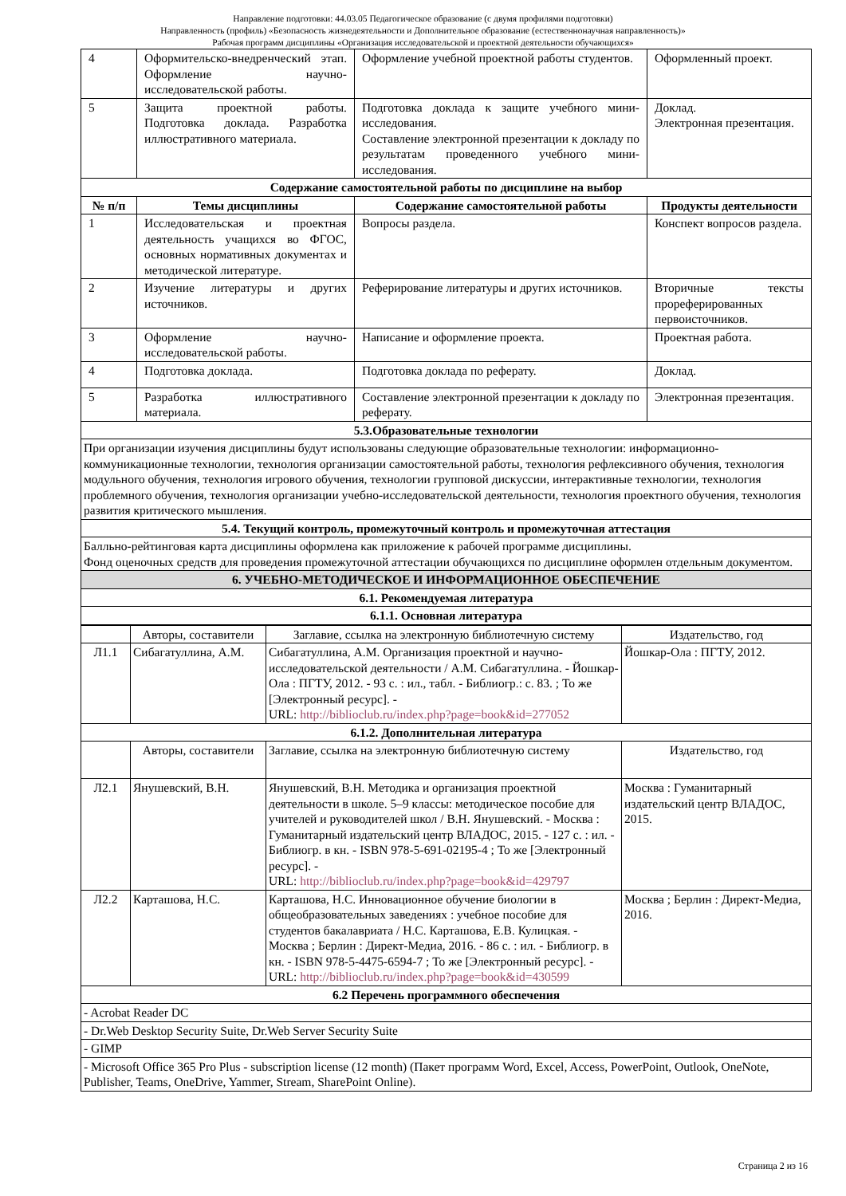Направление подготовки: 44.03.05 Педагогическое образование (с двумя профилями подготовки)
Направленность (профиль) «Безопасность жизнедеятельности и Дополнительное образование (естественнонаучная направленность)»
Рабочая программ дисциплины «Организация исследовательской и проектной деятельности обучающихся»
| 4 | Оформительско-внедренческий этап. Оформление научно-исследовательской работы. | Оформление учебной проектной работы студентов. | Оформленный проект. |
| 5 | Защита проектной работы. Подготовка доклада. Разработка иллюстративного материала. | Подготовка доклада к защите учебного мини-исследования. Составление электронной презентации к докладу по результатам проведенного учебного мини-исследования. | Доклад. Электронная презентация. |
| Содержание самостоятельной работы по дисциплине на выбор | | | |
| № п/п | Темы дисциплины | Содержание самостоятельной работы | Продукты деятельности |
| 1 | Исследовательская и проектная деятельность учащихся во ФГОС, основных нормативных документах и методической литературе. | Вопросы раздела. | Конспект вопросов раздела. |
| 2 | Изучение литературы и других источников. | Реферирование литературы и других источников. | Вторичные тексты прореферированных первоисточников. |
| 3 | Оформление научно-исследовательской работы. | Написание и оформление проекта. | Проектная работа. |
| 4 | Подготовка доклада. | Подготовка доклада по реферату. | Доклад. |
| 5 | Разработка иллюстративного материала. | Составление электронной презентации к докладу по реферату. | Электронная презентация. |
| 5.3.Образовательные технологии | | | |
| При организации изучения дисциплины будут использованы следующие образовательные технологии: информационно-коммуникационные технологии, технология организации самостоятельной работы, технология рефлексивного обучения, технология модульного обучения, технология игрового обучения, технологии групповой дискуссии, интерактивные технологии, технология проблемного обучения, технология организации учебно-исследовательской деятельности, технология проектного обучения, технология развития критического мышления. | | | |
| 5.4. Текущий контроль, промежуточный контроль и промежуточная аттестация | | | |
| Балльно-рейтинговая карта дисциплины оформлена как приложение к рабочей программе дисциплины. Фонд оценочных средств для проведения промежуточной аттестации обучающихся по дисциплине оформлен отдельным документом. | | | |
| 6. УЧЕБНО-МЕТОДИЧЕСКОЕ И ИНФОРМАЦИОННОЕ ОБЕСПЕЧЕНИЕ | | | |
| 6.1. Рекомендуемая литература | | | |
| 6.1.1. Основная литература | | | |
| | Авторы, составители | Заглавие, ссылка на электронную библиотечную систему | Издательство, год |
| Л1.1 | Сибагатуллина, А.М. | Сибагатуллина, А.М. Организация проектной и научно-исследовательской деятельности / А.М. Сибагатуллина. - Йошкар-Ола : ПГТУ, 2012. - 93 с. : ил., табл. - Библиогр.: с. 83. ; То же [Электронный ресурс]. - URL: http://biblioclub.ru/index.php?page=book&id=277052 | Йошкар-Ола : ПГТУ, 2012. |
| 6.1.2. Дополнительная литература | | | |
| | Авторы, составители | Заглавие, ссылка на электронную библиотечную систему | Издательство, год |
| Л2.1 | Янушевский, В.Н. | Янушевский, В.Н. Методика и организация проектной деятельности в школе. 5–9 классы: методическое пособие для учителей и руководителей школ / В.Н. Янушевский. - Москва : Гуманитарный издательский центр ВЛАДОС, 2015. - 127 с. : ил. - Библиогр. в кн. - ISBN 978-5-691-02195-4 ; То же [Электронный ресурс]. - URL: http://biblioclub.ru/index.php?page=book&id=429797 | Москва : Гуманитарный издательский центр ВЛАДОС, 2015. |
| Л2.2 | Карташова, Н.С. | Карташова, Н.С. Инновационное обучение биологии в общеобразовательных заведениях : учебное пособие для студентов бакалавриата / Н.С. Карташова, Е.В. Кулицкая. - Москва ; Берлин : Директ-Медиа, 2016. - 86 с. : ил. - Библиогр. в кн. - ISBN 978-5-4475-6594-7 ; То же [Электронный ресурс]. - URL: http://biblioclub.ru/index.php?page=book&id=430599 | Москва ; Берлин : Директ-Медиа, 2016. |
| 6.2 Перечень программного обеспечения | | | |
| - Acrobat Reader DC | | | |
| - Dr.Web Desktop Security Suite, Dr.Web Server Security Suite | | | |
| - GIMP | | | |
| - Microsoft Office 365 Pro Plus - subscription license (12 month) (Пакет программ Word, Excel, Access, PowerPoint, Outlook, OneNote, Publisher, Teams, OneDrive, Yammer, Stream, SharePoint Online). | | | |
Страница 2 из 16